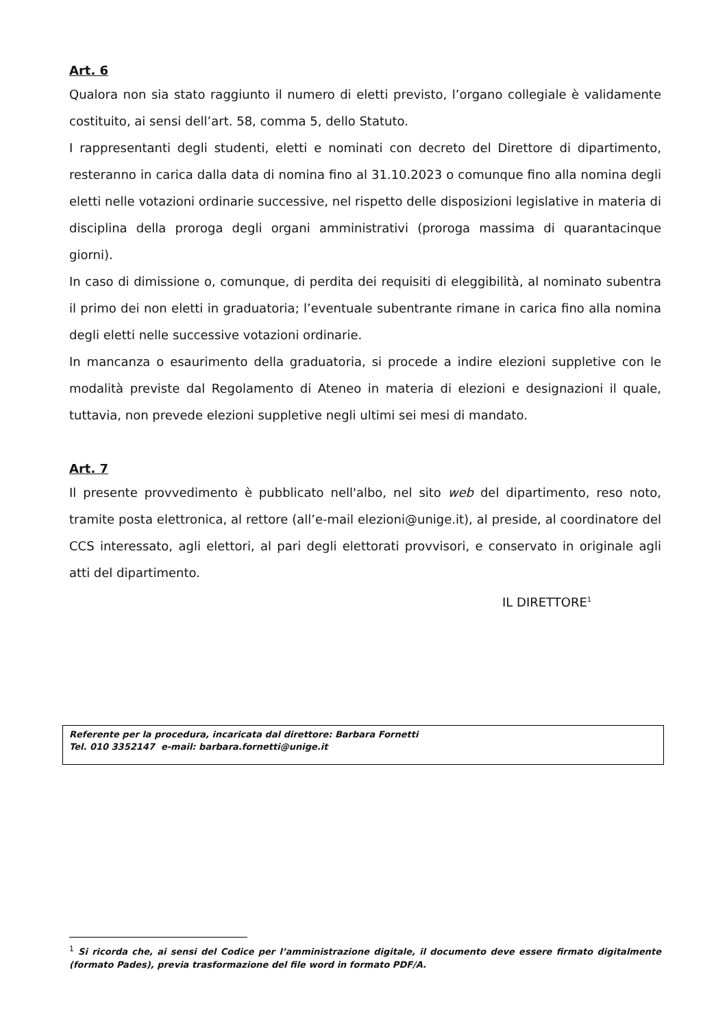Art. 6
Qualora non sia stato raggiunto il numero di eletti previsto, l’organo collegiale è validamente costituito, ai sensi dell’art. 58, comma 5, dello Statuto.
I rappresentanti degli studenti, eletti e nominati con decreto del Direttore di dipartimento, resteranno in carica dalla data di nomina fino al 31.10.2023 o comunque fino alla nomina degli eletti nelle votazioni ordinarie successive, nel rispetto delle disposizioni legislative in materia di disciplina della proroga degli organi amministrativi (proroga massima di quarantacinque giorni).
In caso di dimissione o, comunque, di perdita dei requisiti di eleggibilità, al nominato subentra il primo dei non eletti in graduatoria; l’eventuale subentrante rimane in carica fino alla nomina degli eletti nelle successive votazioni ordinarie.
In mancanza o esaurimento della graduatoria, si procede a indire elezioni suppletive con le modalità previste dal Regolamento di Ateneo in materia di elezioni e designazioni il quale, tuttavia, non prevede elezioni suppletive negli ultimi sei mesi di mandato.
Art. 7
Il presente provvedimento è pubblicato nell'albo, nel sito web del dipartimento, reso noto, tramite posta elettronica, al rettore (all’e-mail elezioni@unige.it), al preside, al coordinatore del CCS interessato, agli elettori, al pari degli elettorati provvisori, e conservato in originale agli atti del dipartimento.
IL DIRETTORE<sup>1</sup>
Referente per la procedura, incaricata dal direttore: Barbara Fornetti
Tel. 010 3352147 e-mail: barbara.fornetti@unige.it
<sup>1</sup> Si ricorda che, ai sensi del Codice per l’amministrazione digitale, il documento deve essere firmato digitalmente (formato Pades), previa trasformazione del file word in formato PDF/A.